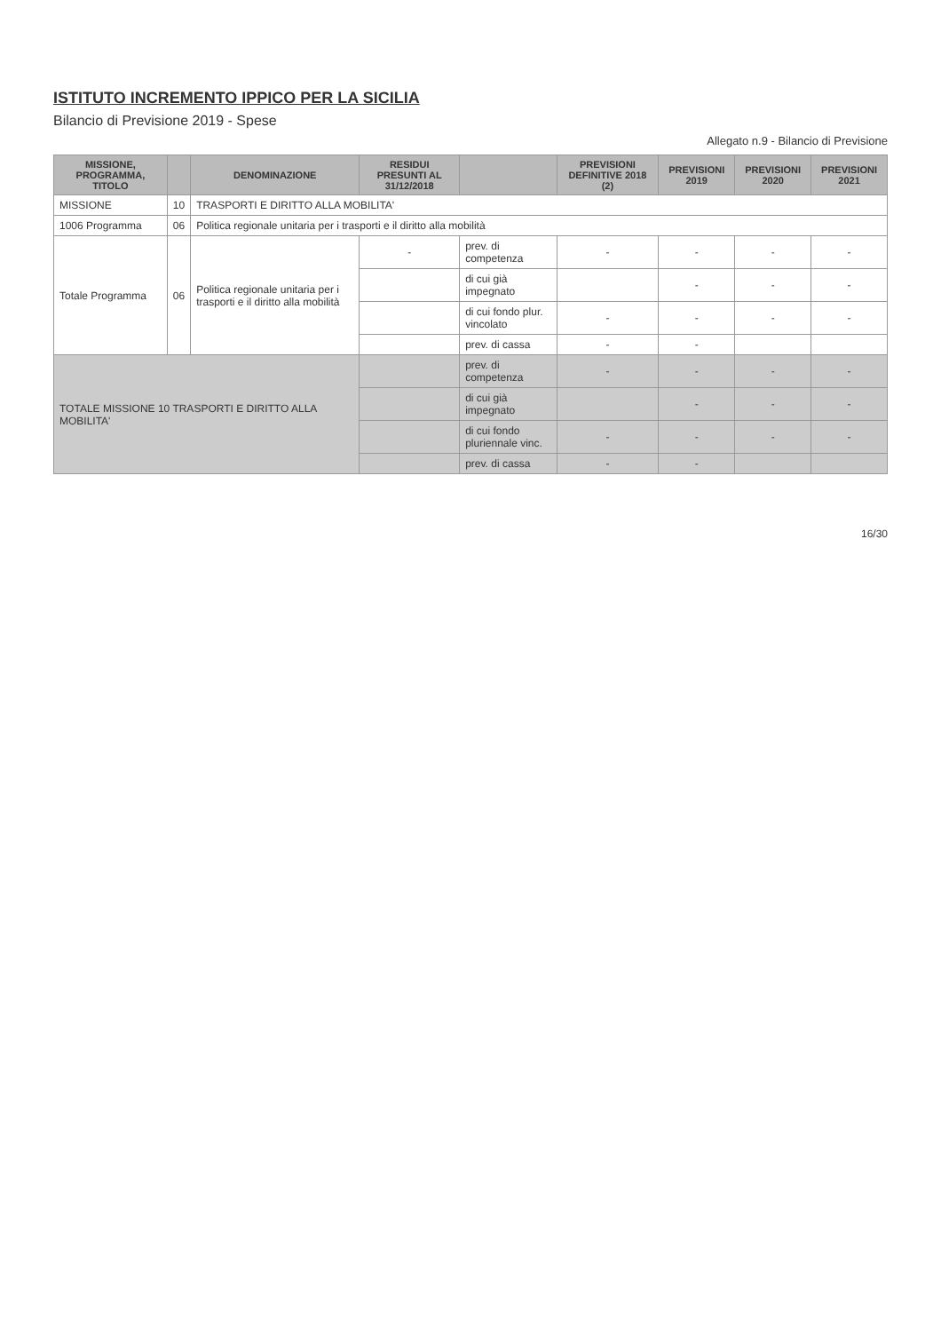ISTITUTO INCREMENTO IPPICO PER LA SICILIA
Bilancio di Previsione 2019 - Spese
Allegato n.9 - Bilancio di Previsione
| MISSIONE, PROGRAMMA, TITOLO | | DENOMINAZIONE | RESIDUI PRESUNTI AL 31/12/2018 | | PREVISIONI DEFINITIVE 2018 (2) | PREVISIONI 2019 | PREVISIONI 2020 | PREVISIONI 2021 |
| --- | --- | --- | --- | --- | --- | --- | --- | --- |
| MISSIONE | 10 | TRASPORTI E DIRITTO ALLA MOBILITA' | | | | | | |
| 1006 Programma | 06 | Politica regionale unitaria per i trasporti e il diritto alla mobilità | | | | | | |
| Totale Programma | 06 | Politica regionale unitaria per i trasporti e il diritto alla mobilità | - | prev. di competenza | - | - | - | - |
| | | | | di cui già impegnato | | - | - | - |
| | | | | di cui fondo plur. vincolato | - | - | - | - |
| | | | | prev. di cassa | - | - | | |
| TOTALE MISSIONE 10 TRASPORTI E DIRITTO ALLA MOBILITA' | | | | prev. di competenza | - | - | - | - |
| | | | | di cui già impegnato | | - | - | - |
| | | | | di cui fondo pluriennale vinc. | - | - | - | - |
| | | | | prev. di cassa | - | - | | |
16/30